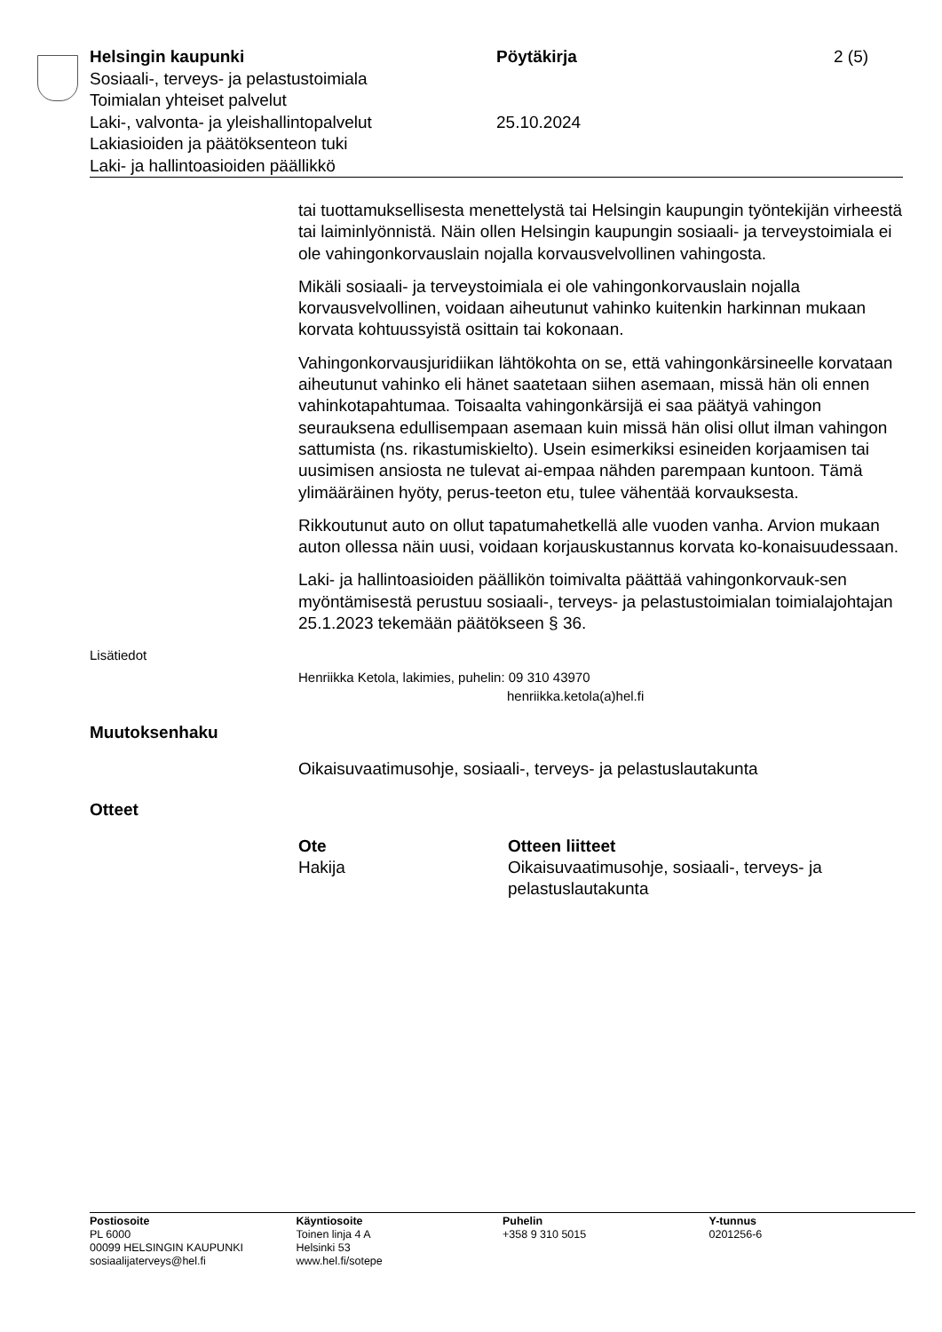Helsingin kaupunki
Sosiaali-, terveys- ja pelastustoimiala
Toimialan yhteiset palvelut
Laki-, valvonta- ja yleishallintopalvelut
Lakiasioiden ja päätöksenteon tuki
Laki- ja hallintoasioiden päällikkö
Pöytäkirja
25.10.2024
2 (5)
tai tuottamuksellisesta menettelystä tai Helsingin kaupungin työntekijän virheestä tai laiminlyönnistä. Näin ollen Helsingin kaupungin sosiaali- ja terveystoimiala ei ole vahingonkorvauslain nojalla korvausvelvollinen vahingosta.
Mikäli sosiaali- ja terveystoimiala ei ole vahingonkorvauslain nojalla korvausvelvollinen, voidaan aiheutunut vahinko kuitenkin harkinnan mukaan korvata kohtuussyistä osittain tai kokonaan.
Vahingonkorvausjuridiikan lähtökohta on se, että vahingonkärsineelle korvataan aiheutunut vahinko eli hänet saatetaan siihen asemaan, missä hän oli ennen vahinkotapahtumaa. Toisaalta vahingonkärsijä ei saa päätyä vahingon seurauksena edullisempaan asemaan kuin missä hän olisi ollut ilman vahingon sattumista (ns. rikastumiskielto). Usein esimerkiksi esineiden korjaamisen tai uusimisen ansiosta ne tulevat ai-empaa nähden parempaan kuntoon. Tämä ylimääräinen hyöty, perus-teeton etu, tulee vähentää korvauksesta.
Rikkoutunut auto on ollut tapatumahetkellä alle vuoden vanha. Arvion mukaan auton ollessa näin uusi, voidaan korjauskustannus korvata ko-konaisuudessaan.
Laki- ja hallintoasioiden päällikön toimivalta päättää vahingonkorvauk-sen myöntämisestä perustuu sosiaali-, terveys- ja pelastustoimialan toimialajohtajan 25.1.2023 tekemään päätökseen § 36.
Lisätiedot
Henriikka Ketola, lakimies, puhelin: 09 310 43970
henriikka.ketola(a)hel.fi
Muutoksenhaku
Oikaisuvaatimusohje, sosiaali-, terveys- ja pelastuslautakunta
Otteet
Ote
Hakija
Otteen liitteet
Oikaisuvaatimusohje, sosiaali-, terveys- ja
pelastuslautakunta
Postiosoite
PL 6000
00099 HELSINGIN KAUPUNKI
sosiaalijaterveys@hel.fi
Käyntiosoite
Toinen linja 4 A
Helsinki 53
www.hel.fi/sotepe
Puhelin
+358 9 310 5015
Y-tunnus
0201256-6